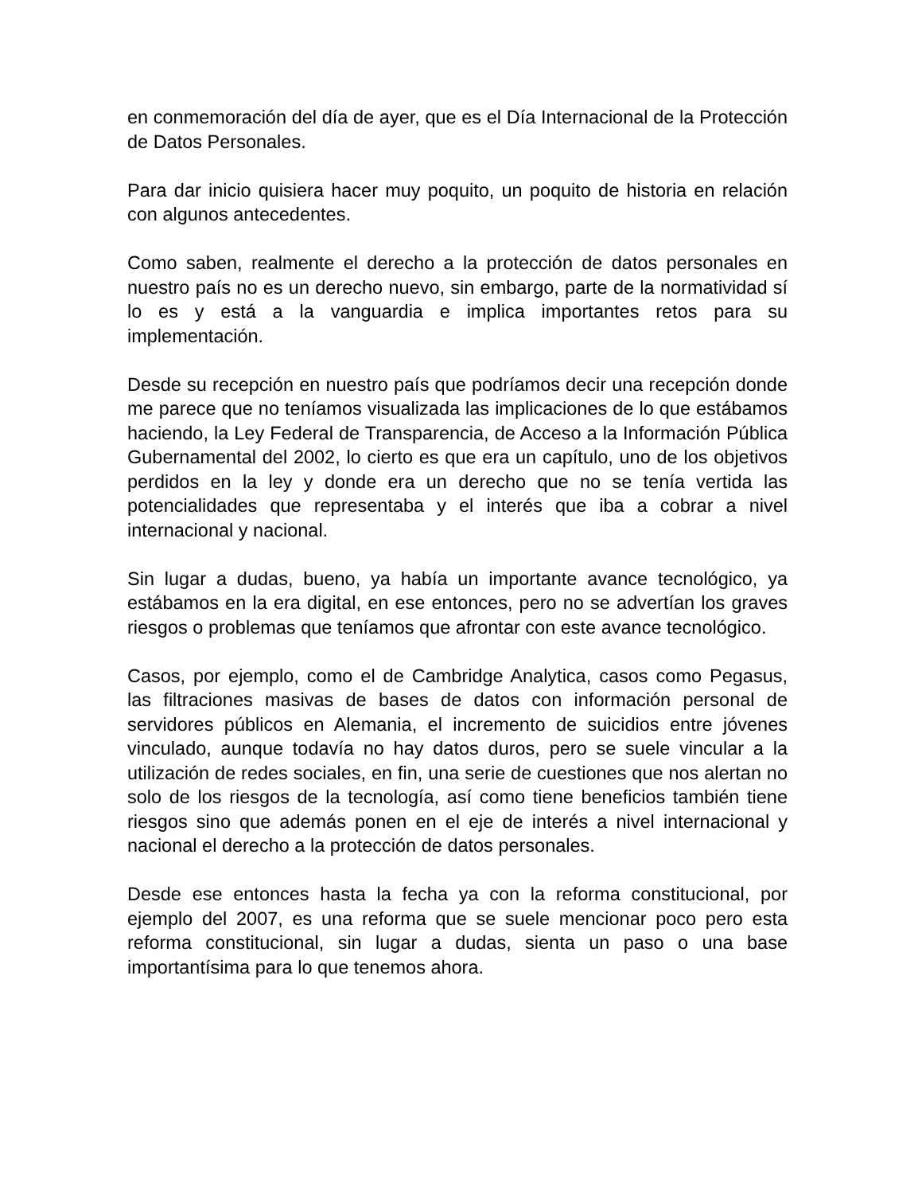en conmemoración del día de ayer, que es el Día Internacional de la Protección de Datos Personales.
Para dar inicio quisiera hacer muy poquito, un poquito de historia en relación con algunos antecedentes.
Como saben, realmente el derecho a la protección de datos personales en nuestro país no es un derecho nuevo, sin embargo, parte de la normatividad sí lo es y está a la vanguardia e implica importantes retos para su implementación.
Desde su recepción en nuestro país que podríamos decir una recepción donde me parece que no teníamos visualizada las implicaciones de lo que estábamos haciendo, la Ley Federal de Transparencia, de Acceso a la Información Pública Gubernamental del 2002, lo cierto es que era un capítulo, uno de los objetivos perdidos en la ley y donde era un derecho que no se tenía vertida las potencialidades que representaba y el interés que iba a cobrar a nivel internacional y nacional.
Sin lugar a dudas, bueno, ya había un importante avance tecnológico, ya estábamos en la era digital, en ese entonces, pero no se advertían los graves riesgos o problemas que teníamos que afrontar con este avance tecnológico.
Casos, por ejemplo, como el de Cambridge Analytica, casos como Pegasus, las filtraciones masivas de bases de datos con información personal de servidores públicos en Alemania, el incremento de suicidios entre jóvenes vinculado, aunque todavía no hay datos duros, pero se suele vincular a la utilización de redes sociales, en fin, una serie de cuestiones que nos alertan no solo de los riesgos de la tecnología, así como tiene beneficios también tiene riesgos sino que además ponen en el eje de interés a nivel internacional y nacional el derecho a la protección de datos personales.
Desde ese entonces hasta la fecha ya con la reforma constitucional, por ejemplo del 2007, es una reforma que se suele mencionar poco pero esta reforma constitucional, sin lugar a dudas, sienta un paso o una base importantísima para lo que tenemos ahora.